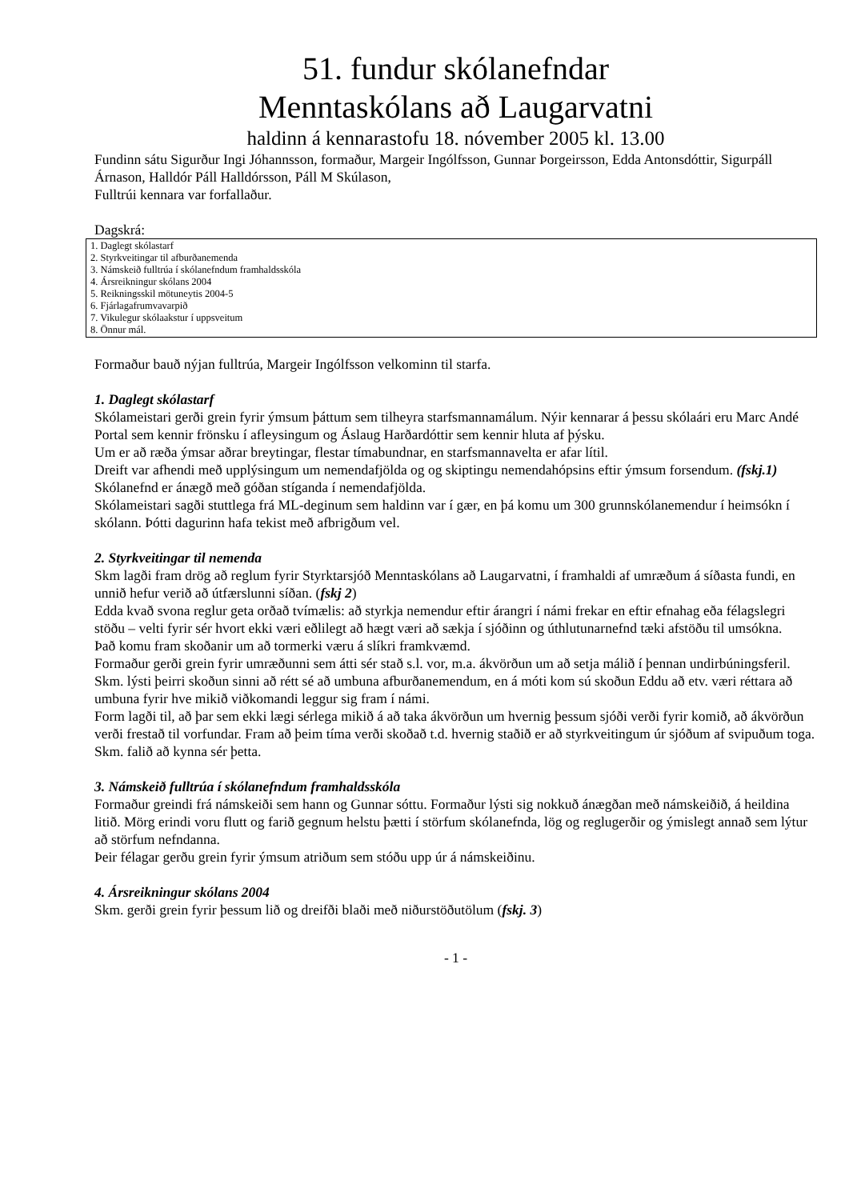51. fundur skólanefndar
Menntaskólans að Laugarvatni
haldinn á kennarastofu 18. nóvember 2005 kl. 13.00
Fundinn sátu Sigurður Ingi Jóhannsson, formaður, Margeir Ingólfsson, Gunnar Þorgeirsson, Edda Antonsdóttir, Sigurpáll Árnason, Halldór Páll Halldórsson, Páll M Skúlason,
Fulltrúi kennara var forfallaður.
Dagskrá:
1. Daglegt skólastarf
2. Styrkveitingar til afburðanemenda
3. Námskeið fulltrúa í skólanefndum framhaldsskóla
4. Ársreikningur skólans 2004
5. Reikningsskil mötuneytis 2004-5
6. Fjárlagafrumvavarpið
7. Vikulegur skólaakstur í uppsveitum
8. Önnur mál.
Formaður bauð nýjan fulltrúa, Margeir Ingólfsson velkominn til starfa.
1. Daglegt skólastarf
Skólameistari gerði grein fyrir ýmsum þáttum sem tilheyra starfsmannamálum. Nýir kennarar á þessu skólaári eru Marc Andé Portal sem kennir frönsku í afleysingum og Áslaug Harðardóttir sem kennir hluta af þýsku.
Um er að ræða ýmsar aðrar breytingar, flestar tímabundnar, en starfsmannavelta er afar lítil.
Dreift var afhendi með upplýsingum um nemendafjölda og og skiptingu nemendahópsins eftir ýmsum forsendum. (fskj.1)
Skólanefnd er ánægð með góðan stíganda í nemendafjölda.
Skólameistari sagði stuttlega frá ML-deginum sem haldinn var í gær, en þá komu um 300 grunnskólanemendur í heimsókn í skólann. Þótti dagurinn hafa tekist með afbrigðum vel.
2. Styrkveitingar til nemenda
Skm lagði fram drög að reglum fyrir Styrktarsjóð Menntaskólans að Laugarvatni, í framhaldi af umræðum á síðasta fundi, en unnið hefur verið að útfærslunni síðan. (fskj 2)
Edda kvað svona reglur geta orðað tvímælis: að styrkja nemendur eftir árangri í námi frekar en eftir efnahag eða félagslegri stöðu – velti fyrir sér hvort ekki væri eðlilegt að hægt væri að sækja í sjóðinn og úthlutunarnefnd tæki afstöðu til umsókna.
Það komu fram skoðanir um að tormerki væru á slíkri framkvæmd.
Formaður gerði grein fyrir umræðunni sem átti sér stað s.l. vor, m.a. ákvörðun um að setja málið í þennan undirbúningsferil.
Skm. lýsti þeirri skoðun sinni að rétt sé að umbuna afburðanemendum, en á móti kom sú skoðun Eddu að etv. væri réttara að umbuna fyrir hve mikið viðkomandi leggur sig fram í námi.
Form lagði til, að þar sem ekki lægi sérlega mikið á að taka ákvörðun um hvernig þessum sjóði verði fyrir komið, að ákvörðun verði frestað til vorfundar. Fram að þeim tíma verði skoðað t.d. hvernig staðið er að styrkveitingum úr sjóðum af svipuðum toga. Skm. falið að kynna sér þetta.
3. Námskeið fulltrúa í skólanefndum framhaldsskóla
Formaður greindi frá námskeiði sem hann og Gunnar sóttu. Formaður lýsti sig nokkuð ánægðan með námskeiðið, á heildina litið. Mörg erindi voru flutt og farið gegnum helstu þætti í störfum skólanefnda, lög og reglugerðir og ýmislegt annað sem lýtur að störfum nefndanna.
Þeir félagar gerðu grein fyrir ýmsum atriðum sem stóðu upp úr á námskeiðinu.
4. Ársreikningur skólans 2004
Skm. gerði grein fyrir þessum lið og dreifði blaði með niðurstöðutölum (fskj. 3)
- 1 -